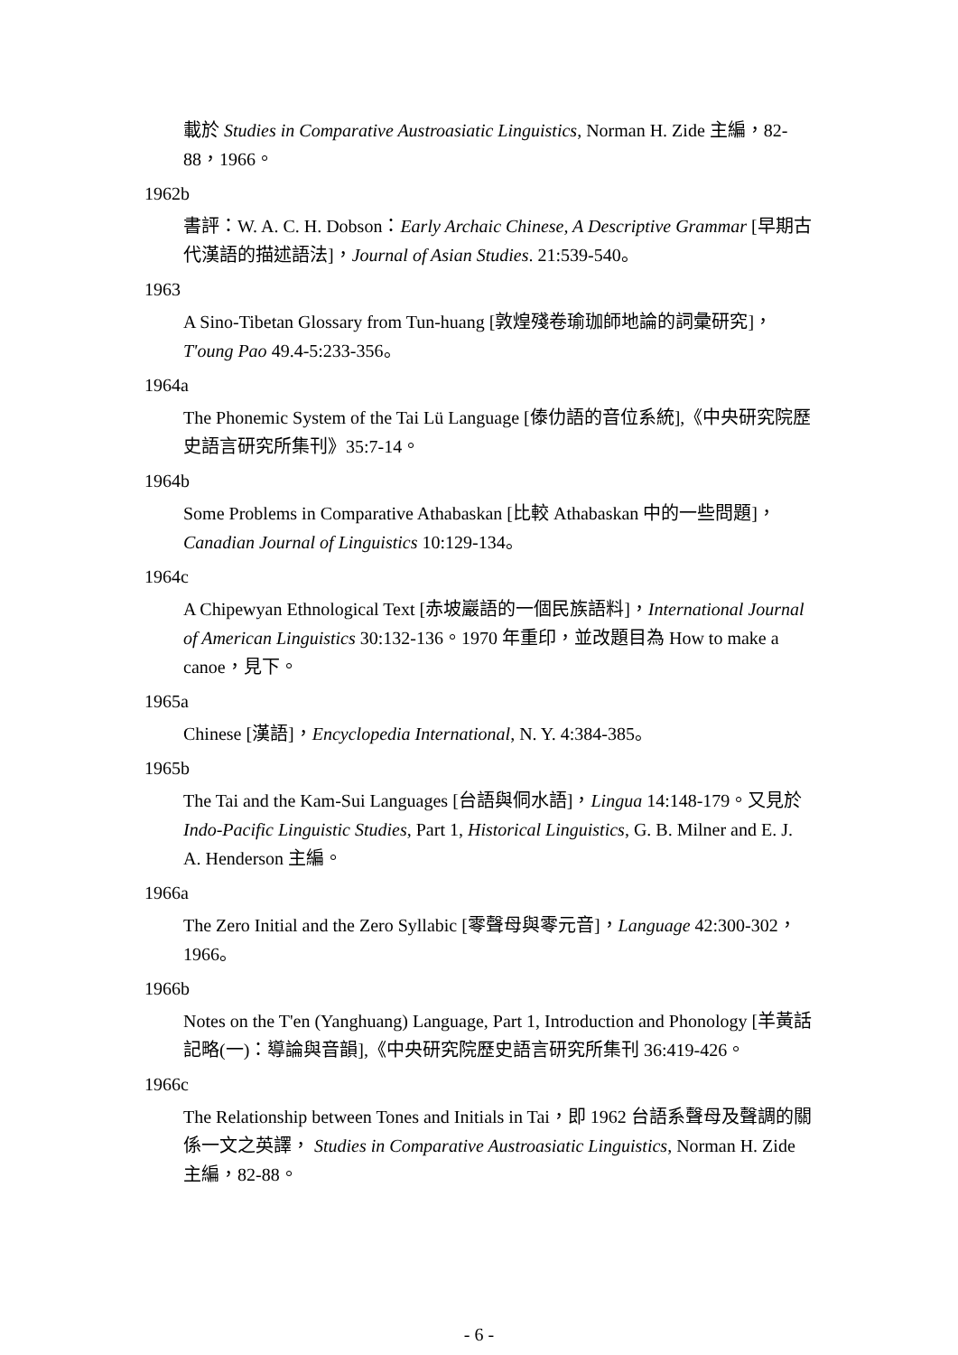載於 Studies in Comparative Austroasiatic Linguistics, Norman H. Zide 主編，82-88，1966。
1962b
書評：W. A. C. H. Dobson：Early Archaic Chinese, A Descriptive Grammar [早期古代漢語的描述語法]，Journal of Asian Studies. 21:539-540。
1963
A Sino-Tibetan Glossary from Tun-huang [敦煌殘卷瑜珈師地論的詞彙研究]，T'oung Pao 49.4-5:233-356。
1964a
The Phonemic System of the Tai Lü Language [傣仂語的音位系統],《中央研究院歷史語言研究所集刊》35:7-14。
1964b
Some Problems in Comparative Athabaskan [比較 Athabaskan 中的一些問題]，Canadian Journal of Linguistics 10:129-134。
1964c
A Chipewyan Ethnological Text [赤坡巖語的一個民族語料]，International Journal of American Linguistics 30:132-136。1970 年重印，並改題目為 How to make a canoe，見下。
1965a
Chinese [漢語]，Encyclopedia International, N. Y. 4:384-385。
1965b
The Tai and the Kam-Sui Languages [台語與侗水語]，Lingua 14:148-179。又見於 Indo-Pacific Linguistic Studies, Part 1, Historical Linguistics, G. B. Milner and E. J. A. Henderson 主編。
1966a
The Zero Initial and the Zero Syllabic [零聲母與零元音]，Language 42:300-302，1966。
1966b
Notes on the T'en (Yanghuang) Language, Part 1, Introduction and Phonology [羊黃話記略(一)：導論與音韻],《中央研究院歷史語言研究所集刊 36:419-426。
1966c
The Relationship between Tones and Initials in Tai，即 1962 台語系聲母及聲調的關係一文之英譯， Studies in Comparative Austroasiatic Linguistics, Norman H. Zide 主編，82-88。
- 6 -